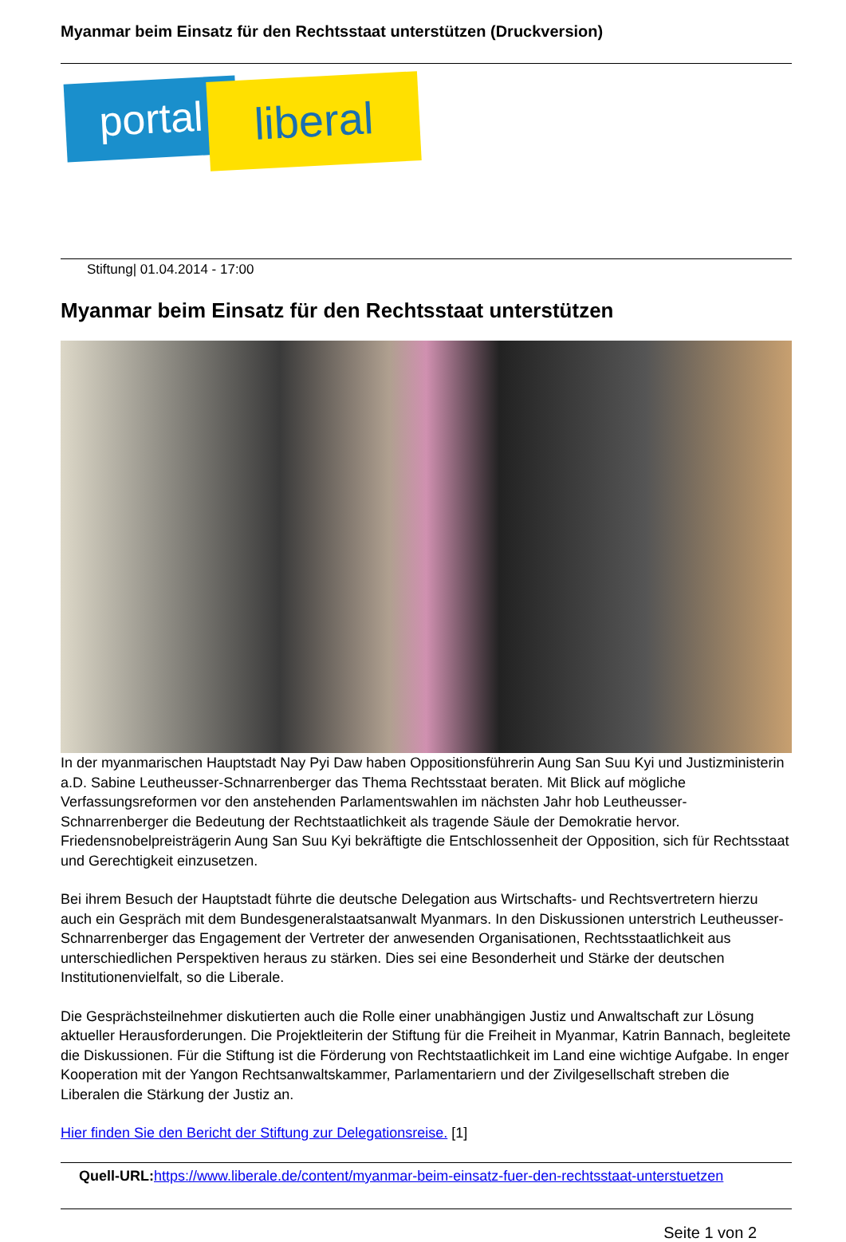Myanmar beim Einsatz für den Rechtsstaat unterstützen (Druckversion)
portal liberal
Stiftung| 01.04.2014 - 17:00
Myanmar beim Einsatz für den Rechtsstaat unterstützen
In der myanmarischen Hauptstadt Nay Pyi Daw haben Oppositionsführerin Aung San Suu Kyi und Justizministerin a.D. Sabine Leutheusser-Schnarrenberger das Thema Rechtsstaat beraten. Mit Blick auf mögliche Verfassungsreformen vor den anstehenden Parlamentswahlen im nächsten Jahr hob Leutheusser-Schnarrenberger die Bedeutung der Rechtstaatlichkeit als tragende Säule der Demokratie hervor. Friedensnobelpreisträgerin Aung San Suu Kyi bekräftigte die Entschlossenheit der Opposition, sich für Rechtsstaat und Gerechtigkeit einzusetzen.
Bei ihrem Besuch der Hauptstadt führte die deutsche Delegation aus Wirtschafts- und Rechtsvertretern hierzu auch ein Gespräch mit dem Bundesgeneralstaatsanwalt Myanmars. In den Diskussionen unterstrich Leutheusser-Schnarrenberger das Engagement der Vertreter der anwesenden Organisationen, Rechtsstaatlichkeit aus unterschiedlichen Perspektiven heraus zu stärken. Dies sei eine Besonderheit und Stärke der deutschen Institutionenvielfalt, so die Liberale.
Die Gesprächsteilnehmer diskutierten auch die Rolle einer unabhängigen Justiz und Anwaltschaft zur Lösung aktueller Herausforderungen. Die Projektleiterin der Stiftung für die Freiheit in Myanmar, Katrin Bannach, begleitete die Diskussionen. Für die Stiftung ist die Förderung von Rechtstaatlichkeit im Land eine wichtige Aufgabe. In enger Kooperation mit der Yangon Rechtsanwaltskammer, Parlamentariern und der Zivilgesellschaft streben die Liberalen die Stärkung der Justiz an.
Hier finden Sie den Bericht der Stiftung zur Delegationsreise. [1]
Quell-URL: https://www.liberale.de/content/myanmar-beim-einsatz-fuer-den-rechtsstaat-unterstuetzen
Seite 1 von 2